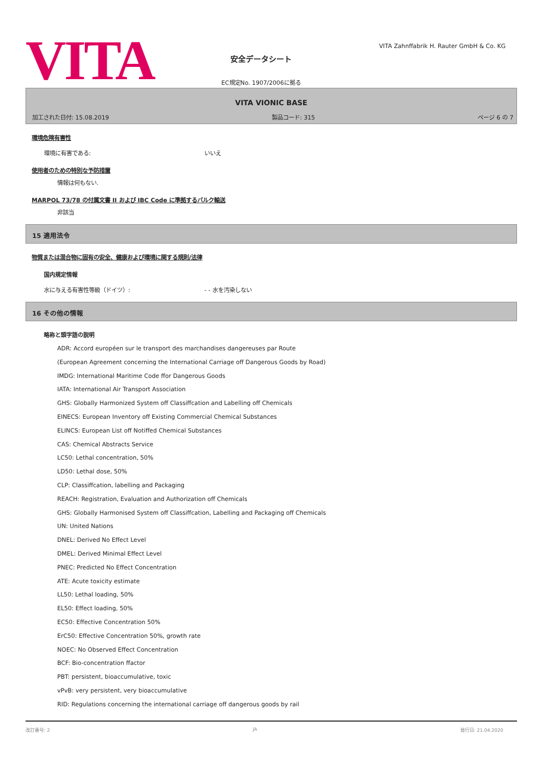VITA
安全データシート
EC規定No. 1907/2006に拠る
VITA Zahnffabrik H. Rauter GmbH & Co. KG
VITA VIONIC BASE
加工された日付: 15.08.2019 製品コード: 315 ページ 6 の 7
環境危険有害性
環境に有害である: いいえ
使用者のための特別な予防措置
情報は何もない.
MARPOL 73/78 の付属文書 II および IBC Code に準拠するバルク輸送
非該当
15 適用法令
物質または混合物に固有の安全、健康および環境に関する規則/法律
国内規定情報
水に与える有害性等級（ドイツ）: - - 水を汚染しない
16 その他の情報
略称と頭字語の説明
ADR: Accord européen sur le transport des marchandises dangereuses par Route
(European Agreement concerning the International Carriage off Dangerous Goods by Road)
IMDG: International Maritime Code ffor Dangerous Goods
IATA: International Air Transport Association
GHS: Globally Harmonized System off Classiffcation and Labelling off Chemicals
EINECS: European Inventory off Existing Commercial Chemical Substances
ELINCS: European List off Notiffed Chemical Substances
CAS: Chemical Abstracts Service
LC50: Lethal concentration, 50%
LD50: Lethal dose, 50%
CLP: Classiffcation, labelling and Packaging
REACH: Registration, Evaluation and Authorization off Chemicals
GHS: Globally Harmonised System off Classiffcation, Labelling and Packaging off Chemicals
UN: United Nations
DNEL: Derived No Effect Level
DMEL: Derived Minimal Effect Level
PNEC: Predicted No Effect Concentration
ATE: Acute toxicity estimate
LL50: Lethal loading, 50%
EL50: Effect loading, 50%
EC50: Effective Concentration 50%
ErC50: Effective Concentration 50%, growth rate
NOEC: No Observed Effect Concentration
BCF: Bio-concentration ffactor
PBT: persistent, bioaccumulative, toxic
vPvB: very persistent, very bioaccumulative
RID: Regulations concerning the international carriage off dangerous goods by rail
改訂番号: 2 JA 発行日: 21.04.2020